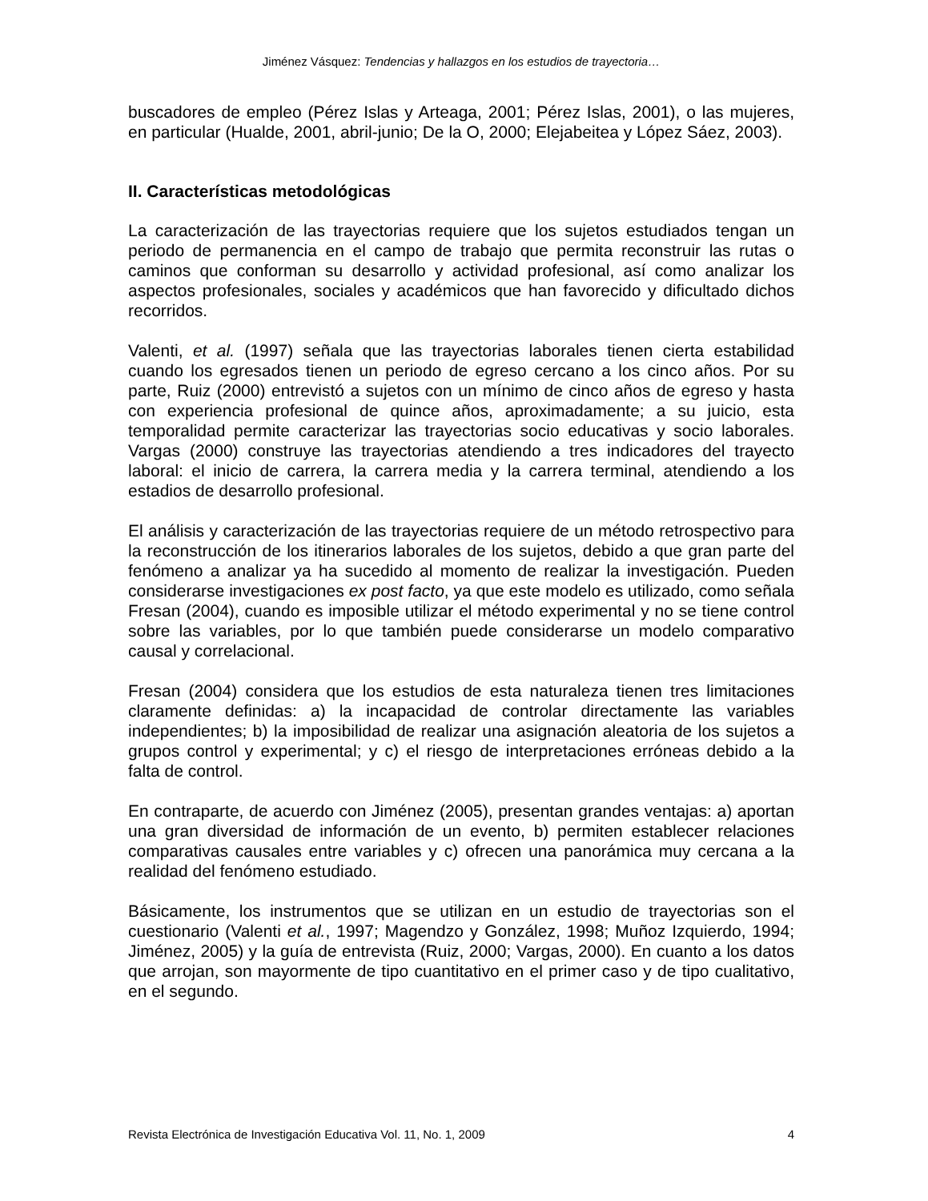Jiménez Vásquez: Tendencias y hallazgos en los estudios de trayectoria…
buscadores de empleo (Pérez Islas y Arteaga, 2001; Pérez Islas, 2001), o las mujeres, en particular (Hualde, 2001, abril-junio; De la O, 2000; Elejabeitea y López Sáez, 2003).
II. Características metodológicas
La caracterización de las trayectorias requiere que los sujetos estudiados tengan un periodo de permanencia en el campo de trabajo que permita reconstruir las rutas o caminos que conforman su desarrollo y actividad profesional, así como analizar los aspectos profesionales, sociales y académicos que han favorecido y dificultado dichos recorridos.
Valenti, et al. (1997) señala que las trayectorias laborales tienen cierta estabilidad cuando los egresados tienen un periodo de egreso cercano a los cinco años. Por su parte, Ruiz (2000) entrevistó a sujetos con un mínimo de cinco años de egreso y hasta con experiencia profesional de quince años, aproximadamente; a su juicio, esta temporalidad permite caracterizar las trayectorias socio educativas y socio laborales. Vargas (2000) construye las trayectorias atendiendo a tres indicadores del trayecto laboral: el inicio de carrera, la carrera media y la carrera terminal, atendiendo a los estadios de desarrollo profesional.
El análisis y caracterización de las trayectorias requiere de un método retrospectivo para la reconstrucción de los itinerarios laborales de los sujetos, debido a que gran parte del fenómeno a analizar ya ha sucedido al momento de realizar la investigación. Pueden considerarse investigaciones ex post facto, ya que este modelo es utilizado, como señala Fresan (2004), cuando es imposible utilizar el método experimental y no se tiene control sobre las variables, por lo que también puede considerarse un modelo comparativo causal y correlacional.
Fresan (2004) considera que los estudios de esta naturaleza tienen tres limitaciones claramente definidas: a) la incapacidad de controlar directamente las variables independientes; b) la imposibilidad de realizar una asignación aleatoria de los sujetos a grupos control y experimental; y c) el riesgo de interpretaciones erróneas debido a la falta de control.
En contraparte, de acuerdo con Jiménez (2005), presentan grandes ventajas: a) aportan una gran diversidad de información de un evento, b) permiten establecer relaciones comparativas causales entre variables y c) ofrecen una panorámica muy cercana a la realidad del fenómeno estudiado.
Básicamente, los instrumentos que se utilizan en un estudio de trayectorias son el cuestionario (Valenti et al., 1997; Magendzo y González, 1998; Muñoz Izquierdo, 1994; Jiménez, 2005) y la guía de entrevista (Ruiz, 2000; Vargas, 2000). En cuanto a los datos que arrojan, son mayormente de tipo cuantitativo en el primer caso y de tipo cualitativo, en el segundo.
Revista Electrónica de Investigación Educativa Vol. 11, No. 1, 2009 4